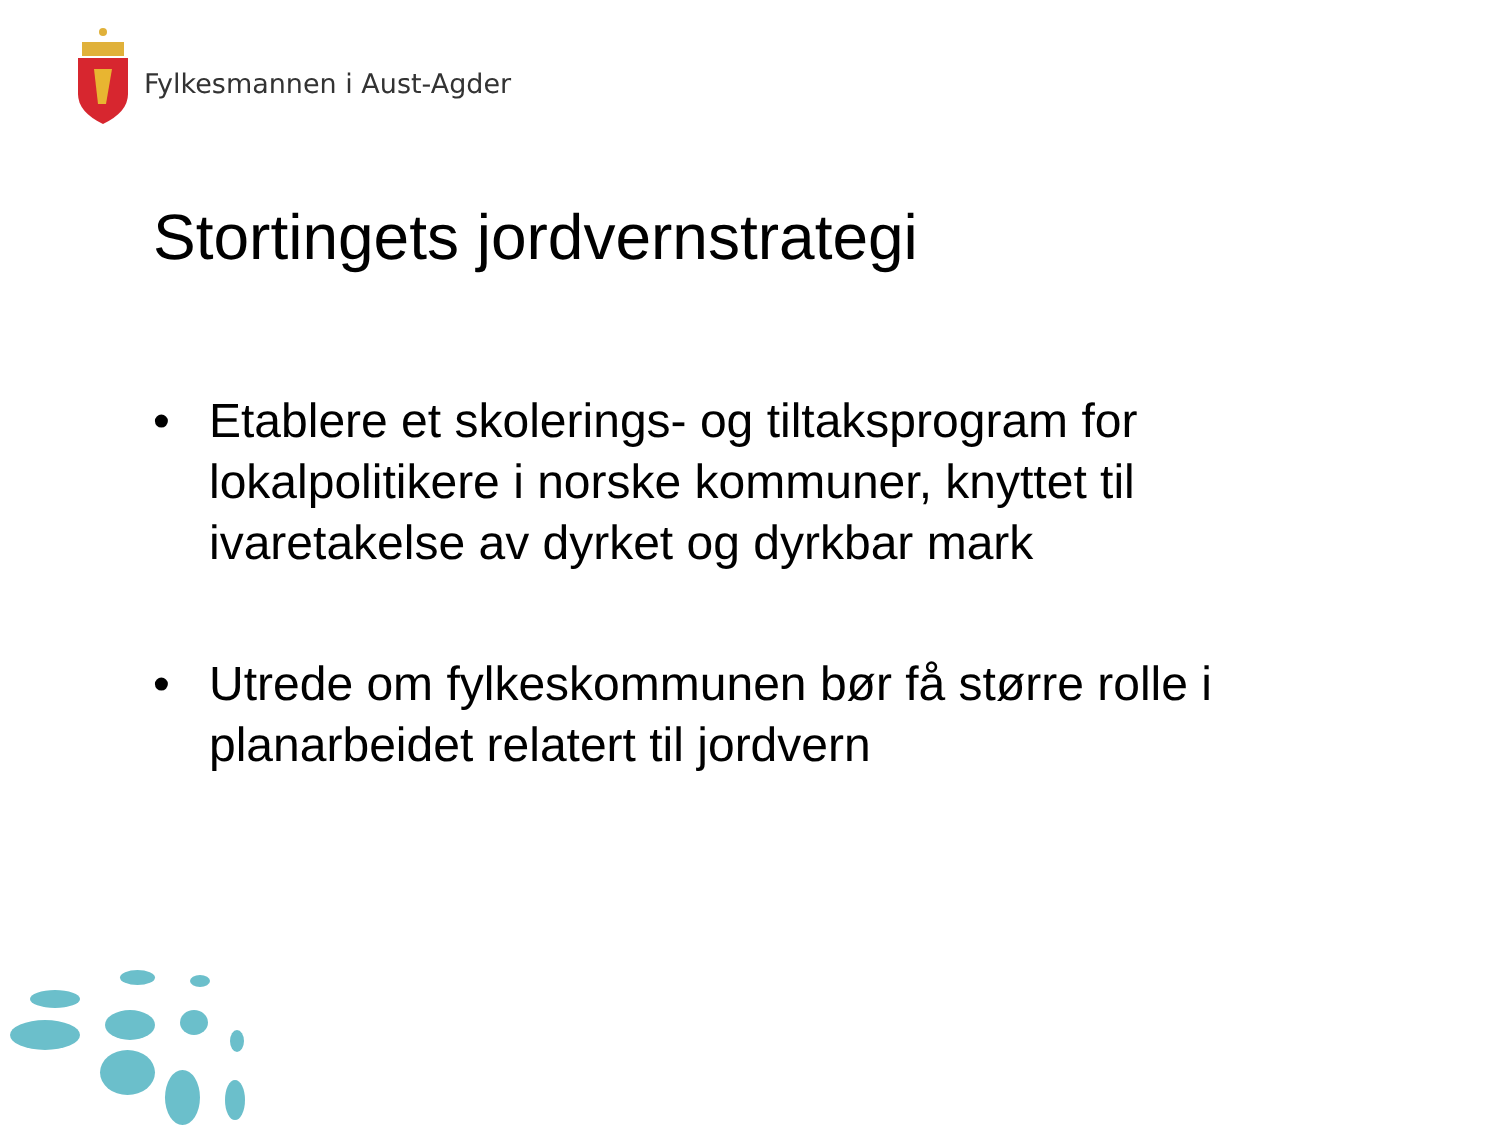Fylkesmannen i Aust-Agder
Stortingets jordvernstrategi
• Etablere et skolerings- og tiltaksprogram for lokalpolitikere i norske kommuner, knyttet til ivaretakelse av dyrket og dyrkbar mark
• Utrede om fylkeskommunen bør få større rolle i planarbeidet relatert til jordvern